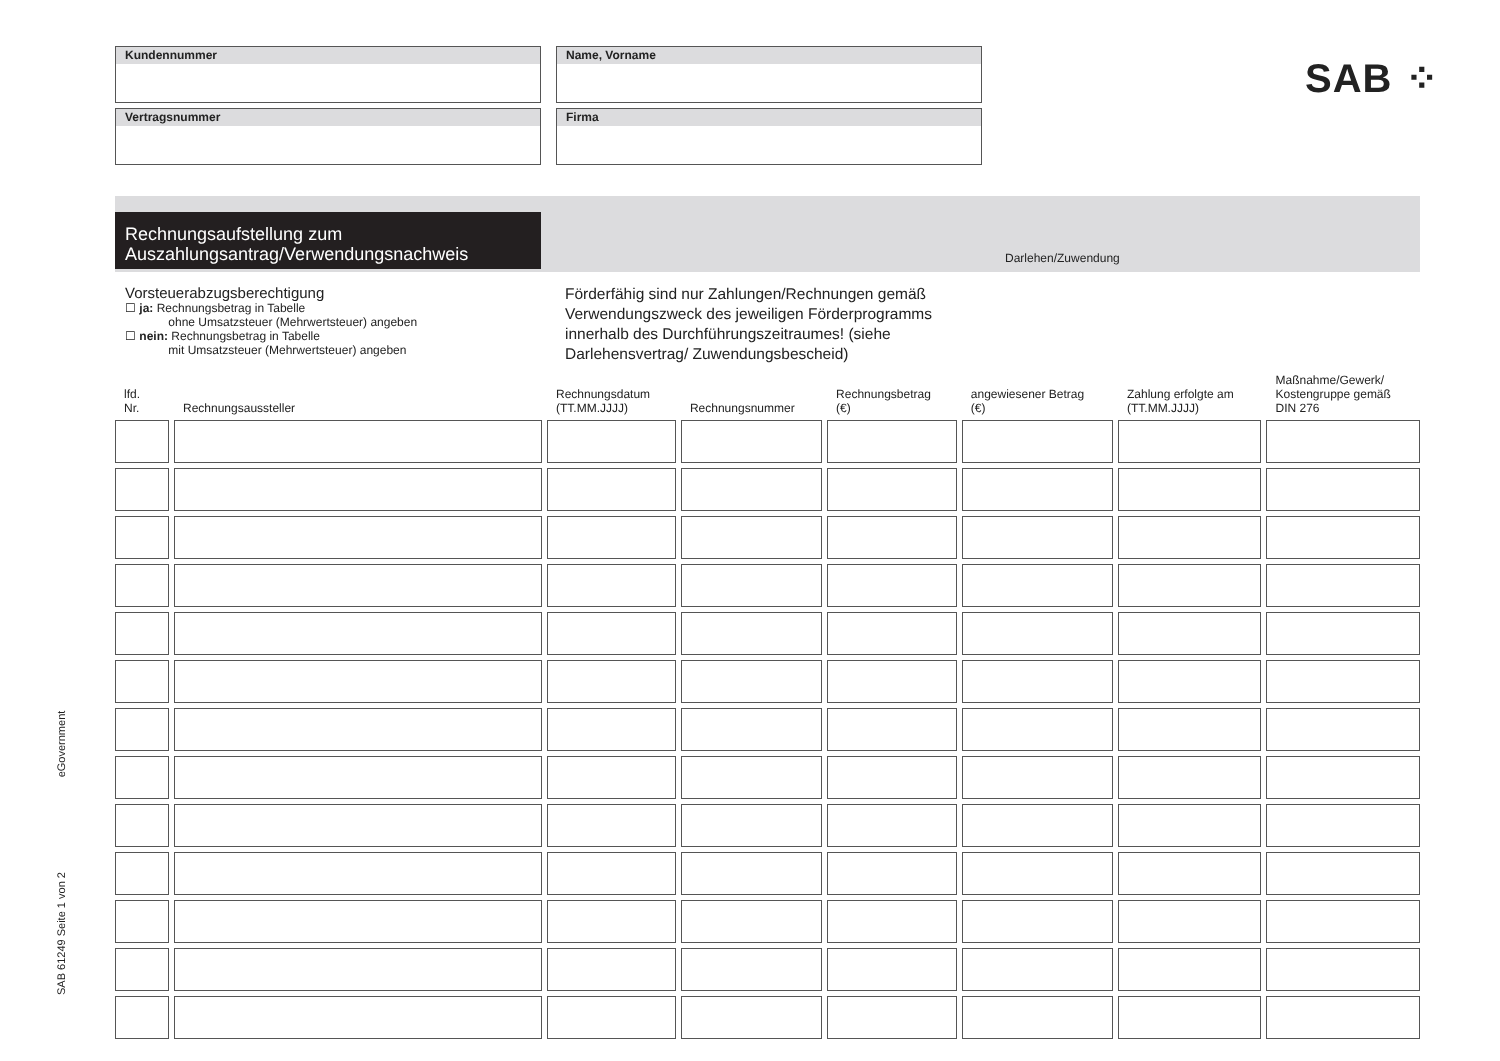SAB ⁘
Kundennummer
Name, Vorname
Vertragsnummer
Firma
Rechnungsaufstellung zum
Auszahlungsantrag/Verwendungsnachweis
Darlehen/Zuwendung
Vorsteuerabzugsberechtigung
☐ ja: Rechnungsbetrag in Tabelle
ohne Umsatzsteuer (Mehrwertsteuer) angeben
☐ nein: Rechnungsbetrag in Tabelle
mit Umsatzsteuer (Mehrwertsteuer) angeben
Förderfähig sind nur Zahlungen/Rechnungen gemäß Verwendungszweck des jeweiligen Förderprogramms innerhalb des Durchführungszeitraumes! (siehe Darlehensvertrag/ Zuwendungsbescheid)
| lfd. Nr. | Rechnungsaussteller | Rechnungsdatum (TT.MM.JJJJ) | Rechnungsnummer | Rechnungsbetrag (€) | angewiesener Betrag (€) | Zahlung erfolgte am (TT.MM.JJJJ) | Maßnahme/Gewerk/ Kostengruppe gemäß DIN 276 |
| --- | --- | --- | --- | --- | --- | --- | --- |
SAB 61249 Seite 1 von 2 eGovernment